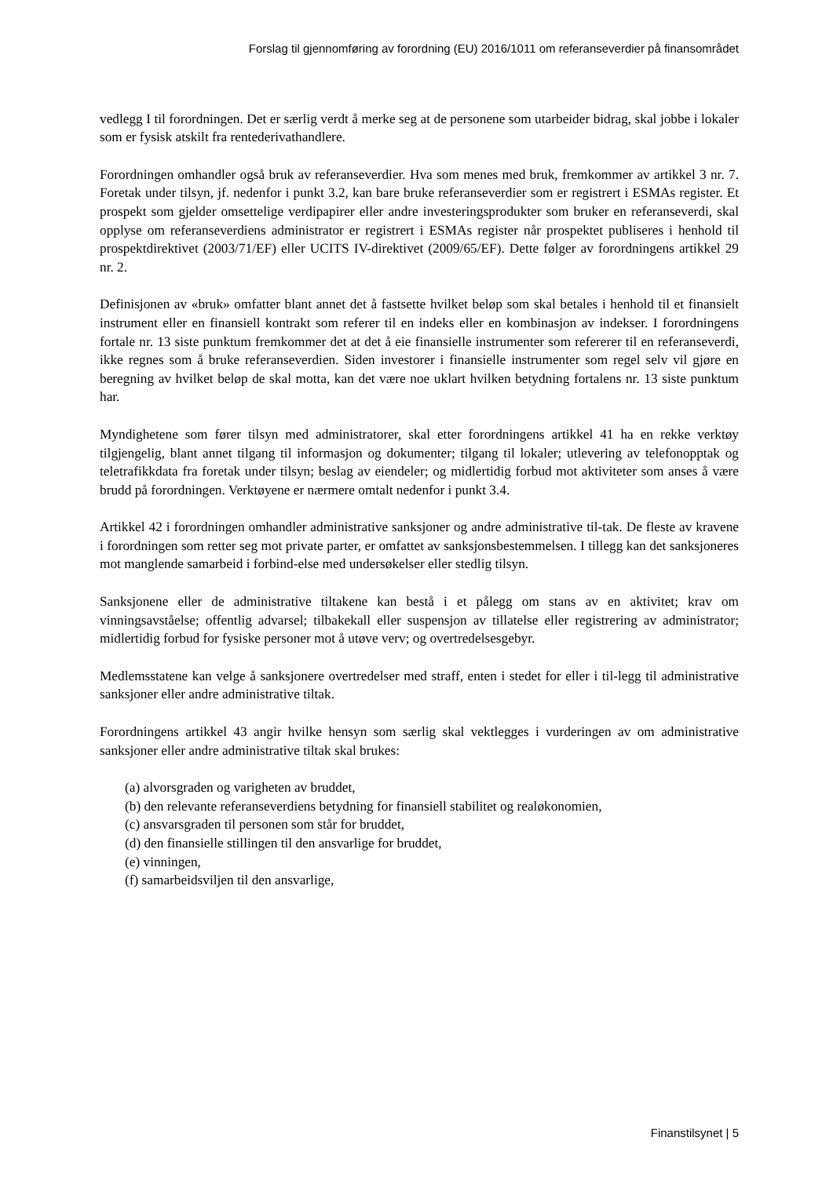Forslag til gjennomføring av forordning (EU) 2016/1011 om referanseverdier på finansområdet
vedlegg I til forordningen. Det er særlig verdt å merke seg at de personene som utarbeider bidrag, skal jobbe i lokaler som er fysisk atskilt fra rentederivathandlere.
Forordningen omhandler også bruk av referanseverdier. Hva som menes med bruk, fremkommer av artikkel 3 nr. 7. Foretak under tilsyn, jf. nedenfor i punkt 3.2, kan bare bruke referanseverdier som er registrert i ESMAs register. Et prospekt som gjelder omsettelige verdipapirer eller andre investeringsprodukter som bruker en referanseverdi, skal opplyse om referanseverdiens administrator er registrert i ESMAs register når prospektet publiseres i henhold til prospektdirektivet (2003/71/EF) eller UCITS IV-direktivet (2009/65/EF). Dette følger av forordningens artikkel 29 nr. 2.
Definisjonen av «bruk» omfatter blant annet det å fastsette hvilket beløp som skal betales i henhold til et finansielt instrument eller en finansiell kontrakt som referer til en indeks eller en kombinasjon av indekser. I forordningens fortale nr. 13 siste punktum fremkommer det at det å eie finansielle instrumenter som refererer til en referanseverdi, ikke regnes som å bruke referanseverdien. Siden investorer i finansielle instrumenter som regel selv vil gjøre en beregning av hvilket beløp de skal motta, kan det være noe uklart hvilken betydning fortalens nr. 13 siste punktum har.
Myndighetene som fører tilsyn med administratorer, skal etter forordningens artikkel 41 ha en rekke verktøy tilgjengelig, blant annet tilgang til informasjon og dokumenter; tilgang til lokaler; utlevering av telefonopptak og teletrafikkdata fra foretak under tilsyn; beslag av eiendeler; og midlertidig forbud mot aktiviteter som anses å være brudd på forordningen. Verktøyene er nærmere omtalt nedenfor i punkt 3.4.
Artikkel 42 i forordningen omhandler administrative sanksjoner og andre administrative til-tak. De fleste av kravene i forordningen som retter seg mot private parter, er omfattet av sanksjonsbestemmelsen. I tillegg kan det sanksjoneres mot manglende samarbeid i forbind-else med undersøkelser eller stedlig tilsyn.
Sanksjonene eller de administrative tiltakene kan bestå i et pålegg om stans av en aktivitet; krav om vinningsavståelse; offentlig advarsel; tilbakekall eller suspensjon av tillatelse eller registrering av administrator; midlertidig forbud for fysiske personer mot å utøve verv; og overtredelsesgebyr.
Medlemsstatene kan velge å sanksjonere overtredelser med straff, enten i stedet for eller i til-legg til administrative sanksjoner eller andre administrative tiltak.
Forordningens artikkel 43 angir hvilke hensyn som særlig skal vektlegges i vurderingen av om administrative sanksjoner eller andre administrative tiltak skal brukes:
(a) alvorsgraden og varigheten av bruddet,
(b) den relevante referanseverdiens betydning for finansiell stabilitet og realøkonomien,
(c) ansvarsgraden til personen som står for bruddet,
(d) den finansielle stillingen til den ansvarlige for bruddet,
(e) vinningen,
(f) samarbeidsviljen til den ansvarlige,
Finanstilsynet | 5